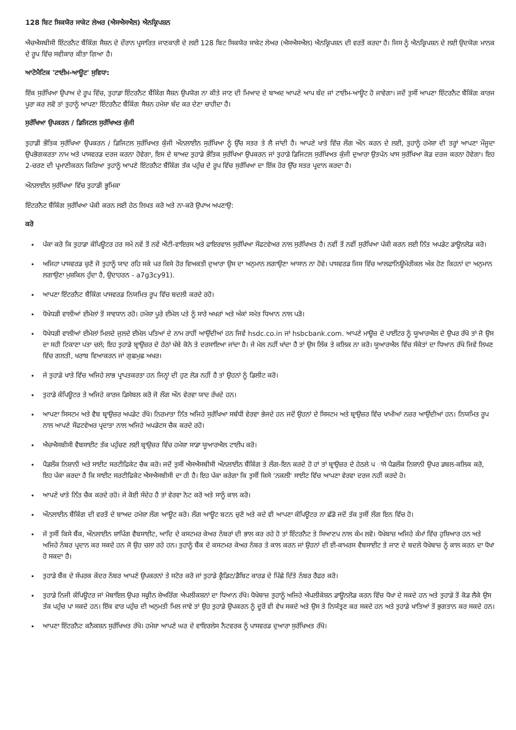128 ਬਿਟ ਸਿਕਯੋਰ ਸਾਕੇਟ ਲੇਅਰ (ਐਸਐਸਐਲ) ਐਨਕ੍ਰਿਪਸ਼ਨ
ਐਚਐਸਬੀਸੀ ਇੰਟਰਨੈਟ ਬੈਂਕਿੰਗ ਸੈਸ਼ਨ ਦੇ ਦੌਰਾਨ ਪ੍ਰਸਾਰਿਤ ਜਾਣਕਾਰੀ ਦੇ ਲਈ 128 ਬਿਟ ਸਿਕਯੋਰ ਸਾਕੇਟ ਲੇਅਰ (ਐਸਐਸਐਲ) ਐਨਕ੍ਰਿਪਸ਼ਨ ਦੀ ਵਰਤੋਂ ਕਰਦਾ ਹੈ। ਜਿਸ ਨੂੰ ਐਨਕ੍ਰਿਪਸ਼ਨ ਦੇ ਲਈ ਉਦਯੋਗ ਮਾਨਕ ਦੇ ਰੂਪ ਵਿੱਚ ਸਵੀਕਾਰ ਕੀਤਾ ਗਿਆ ਹੈ।
ਆਟੋਮੈਟਿਕ 'ਟਾਈਮ-ਆਊਟ' ਸੁਵਿਧਾ:
ਇੱਕ ਸੁਰੱਖਿਆ ਉਪਾਅ ਦੇ ਰੂਪ ਵਿੱਚ, ਤੁਹਾਡਾ ਇੰਟਰਨੈਟ ਬੈਂਕਿੰਗ ਸੈਸ਼ਨ ਉਪਯੋਗ ਨਾ ਕੀਤੇ ਜਾਣ ਦੀ ਮਿਆਦ ਦੇ ਬਾਅਦ ਆਪਣੇ ਆਪ ਬੰਦ ਜਾਂ ਟਾਈਮ-ਆਊਟ ਹੋ ਜਾਵੇਗਾ। ਜਦੋਂ ਤੁਸੀਂ ਆਪਣਾ ਇੰਟਰਨੈਟ ਬੈਂਕਿੰਗ ਕਾਰਜ ਪੂਰਾ ਕਰ ਲਵੋ ਤਾਂ ਤੁਹਾਨੂੰ ਆਪਣਾ ਇੰਟਰਨੈਟ ਬੈਂਕਿੰਗ ਸੈਸ਼ਨ ਹਮੇਸ਼ਾ ਬੰਦ ਕਰ ਦੇਣਾ ਚਾਹੀਦਾ ਹੈ।
ਸੁਰੱਖਿਆ ਉਪਕਰਨ / ਡਿਜਿਟਲ ਸੁਰੱਖਿਅਤ ਕੁੰਜੀ
ਤੁਹਾਡੀ ਭੌਤਿਕ ਸੁਰੱਖਿਆ ਉਪਕਰਨ / ਡਿਜਿਟਲ ਸੁਰੱਖਿਅਤ ਕੁੰਜੀ ਔਨਲਾਈਨ ਸੁਰੱਖਿਆ ਨੂੰ ਉੱਚ ਸਤਰ ਤੇ ਲੈ ਜਾਂਦੀ ਹੈ। ਆਪਣੇ ਖਾਤੇ ਵਿੱਚ ਲੌਗ ਔਨ ਕਰਨ ਦੇ ਲਈ, ਤੁਹਾਨੂੰ ਹਮੇਸ਼ਾ ਦੀ ਤਰ੍ਹਾਂ ਆਪਣਾ ਮੌਜੂਦਾ ਉਪਭੋਗਕਰਤਾ ਨਾਮ ਅਤੇ ਪਾਸਵਰਡ ਦਰਜ ਕਰਨਾ ਹੋਵੇਗਾ, ਇਸ ਦੇ ਬਾਅਦ ਤੁਹਾਡੇ ਭੌਤਿਕ ਸੁਰੱਖਿਆ ਉਪਕਰਨ ਜਾਂ ਤੁਹਾਡੇ ਡਿਜਿਟਲ ਸੁਰੱਖਿਅਤ ਕੁੰਜੀ ਦੁਆਰਾ ਉਤਪੰਨ ਖਾਸ ਸੁਰੱਖਿਆ ਕੋਡ ਦਰਜ ਕਰਨਾ ਹੋਵੇਗਾ। ਇਹ 2-ਚਰਣ ਦੀ ਪ੍ਰਮਾਣੀਕਰਨ ਕਿਰਿਆ ਤੁਹਾਨੂੰ ਆਪਣੇ ਇੰਟਰਨੈਟ ਬੈਂਕਿੰਗ ਤੱਕ ਪਹੁੰਚ ਦੇ ਰੂਪ ਵਿੱਚ ਸੁਰੱਖਿਆ ਦਾ ਇੱਕ ਹੋਰ ਉੱਚ ਸਤਰ ਪ੍ਰਦਾਨ ਕਰਦਾ ਹੈ।
ਔਨਲਾਈਨ ਸੁਰੱਖਿਆ ਵਿੱਚ ਤੁਹਾਡੀ ਭੂਮਿਕਾ
ਇੰਟਰਨੈਟ ਬੈਂਕਿੰਗ ਸੁਰੱਖਿਆ ਪੱਕੀ ਕਰਨ ਲਈ ਹੇਠ ਲਿਖਤ ਕਰੋ ਅਤੇ ਨਾ-ਕਰੋ ਉਪਾਅ ਅਪਣਾਉ:
ਕਰੋ
ਪੱਕਾ ਕਰੋ ਕਿ ਤੁਹਾਡਾ ਕੰਪਿਊਟਰ ਹਰ ਸਮੇਂ ਨਵੇਂ ਤੋਂ ਨਵੇਂ ਐਂਟੀ-ਵਾਇਰਸ ਅਤੇ ਫਾਇਰਵਾਲ ਸੁਰੱਖਿਆ ਸੌਫਟਵੇਅਰ ਨਾਲ ਸੁਰੱਖਿਅਤ ਹੈ। ਨਵੀਂ ਤੋਂ ਨਵੀਂ ਸੁਰੱਖਿਆ ਪੱਕੀ ਕਰਨ ਲਈ ਨਿੱਤ ਅਪਡੇਟ ਡਾਊਨਲੋਡ ਕਰੋ।
ਅਜਿਹਾ ਪਾਸਵਰਡ ਚੁਣੋ ਜੋ ਤੁਹਾਨੂੰ ਯਾਦ ਰਹਿ ਸਕੇ ਪਰ ਕਿਸੇ ਹੋਰ ਵਿਅਕਤੀ ਦੁਆਰਾ ਉਸ ਦਾ ਅਨੁਮਾਨ ਲਗਾਉਣਾ ਆਸਾਨ ਨਾ ਹੋਵੇ। ਪਾਸਵਰਡ ਜਿਸ ਵਿੱਚ ਆਲਫਾਨਿਊਮੇਰੀਕਲ ਅੰਕ ਹੋਣ ਕਿਹਨਾਂ ਦਾ ਅਨੁਮਾਨ ਲਗਾਉਣਾ ਮੁਸ਼ਕਿਲ ਹੁੰਦਾ ਹੈ, ਉਦਾਹਰਨ - a7g3cy91).
ਆਪਣਾ ਇੰਟਰਨੈਟ ਬੈਂਕਿੰਗ ਪਾਸਵਰਡ ਨਿਯਮਿਤ ਰੂਪ ਵਿੱਚ ਬਦਲੀ ਕਰਦੇ ਰਹੋ।
ਧੋਖੇਧੜੀ ਵਾਲੀਆਂ ਈਮੇਲਾਂ ਤੋਂ ਸਾਵਧਾਨ ਰਹੋ। ਹਮੇਸ਼ਾ ਪੂਰੇ ਈਮੇਲ ਪਤੇ ਨੂੰ ਸਾਰੇ ਅਖਰਾਂ ਅਤੇ ਅੰਕਾਂ ਸਮੇਤ ਧਿਆਨ ਨਾਲ ਪੜੋ।
ਧੋਖੇਧੜੀ ਵਾਲੀਆਂ ਈਮੇਲਾਂ ਮਿਲਦੇ ਜੁਲਦੇ ਈਮੇਲ ਪਤਿਆਂ ਦੇ ਨਾਮ ਰਾਹੀਂ ਆਉਂਦੀਆਂ ਹਨ ਜਿਵੇਂ hsdc.co.in ਜਾਂ hsbcbank.com. ਆਪਣੇ ਮਾਊਜ਼ ਦੇ ਪਾਈਂਟਰ ਨੂੰ ਯੂਆਰਐਲ ਦੇ ਉਪਰ ਰੱਖੋ ਤਾਂ ਜੋ ਉਸ ਦਾ ਸਹੀ ਟਿਕਾਣਾ ਪਤਾ ਚਲੇ; ਇਹ ਤੁਹਾਡੇ ਬ੍ਰਾਉਜ਼ਰ ਦੇ ਹੇਠਾਂ ਖੱਬੇ ਕੋਨੇ ਤੇ ਦਰਸਾਇਆ ਜਾਂਦਾ ਹੈ। ਜੇ ਮੇਲ ਨਹੀਂ ਖਾਂਦਾ ਹੈ ਤਾਂ ਉਸ ਲਿੰਕ ਤੇ ਕਲਿਕ ਨਾ ਕਰੋ। ਯੂਆਰਐਲ ਵਿੱਚ ਸੰਕੇਤਾਂ ਦਾ ਧਿਆਨ ਰੱਖੋ ਜਿਵੇਂ ਲਿਖਣ ਵਿੱਚ ਗਲਤੀ, ਖਰਾਬ ਵਿਆਕਰਨ ਜਾਂ ਗੁਛਮੁਛ ਅਖਰ।
ਜੇ ਤੁਹਾਡੇ ਖਾਤੇ ਵਿੱਚ ਅਜਿਹੇ ਲਾਭ ਪ੍ਰਾਪਤਕਰਤਾ ਹਨ ਜਿਨ੍ਹਾਂ ਦੀ ਹੁਣ ਲੋੜ ਨਹੀਂ ਹੈ ਤਾਂ ਉਹਨਾਂ ਨੂੰ ਡਿਲੀਟ ਕਰੋ।
ਤੁਹਾਡੇ ਕੰਪਿਊਟਰ ਤੇ ਅਜਿਹੇ ਕਾਰਜ ਡਿਸੇਬਲ ਕਰੋ ਜੋ ਲੌਗ ਔਨ ਵੇਰਵਾ ਯਾਦ ਰੱਖਦੇ ਹਨ।
ਆਪਣਾ ਸਿਸਟਮ ਅਤੇ ਵੈਬ ਬ੍ਰਾਉਜ਼ਰ ਅਪਡੇਟ ਰੱਖੋ। ਨਿਰਮਾਤਾ ਨਿੱਤ ਅਜਿਹੇ ਸੁਰੱਖਿਆ ਸਬੰਧੀ ਵੇਰਵਾ ਭੇਜਦੇ ਹਨ ਜਦੋਂ ਉਹਨਾਂ ਦੇ ਸਿਸਟਮ ਅਤੇ ਬ੍ਰਾਉਜ਼ਰ ਵਿੱਚ ਖਾਮੀਆਂ ਨਜ਼ਰ ਆਉਂਦੀਆਂ ਹਨ। ਨਿਯਮਿਤ ਰੂਪ ਨਾਲ ਆਪਣੇ ਸੌਫਟਵੇਅਰ ਪ੍ਰਦਾਤਾ ਨਾਲ ਅਜਿਹੇ ਅਪਡੇਟਸ ਚੈਕ ਕਰਦੇ ਰਹੋ।
ਐਚਐਸਬੀਸੀ ਵੈਬਸਾਈਟ ਤੱਕ ਪਹੁੰਚਣ ਲਈ ਬ੍ਰਾਉਜ਼ਰ ਵਿੱਚ ਹਮੇਸ਼ਾ ਸਾਡਾ ਯੂਆਰਐਲ ਟਾਈਪ ਕਰੋ।
ਪੈਡਲੌਕ ਨਿਸ਼ਾਨੀ ਅਤੇ ਸਾਈਟ ਸਰਟੀਫਿਕੇਟ ਚੈਕ ਕਰੋ। ਜਦੋਂ ਤੁਸੀਂ ਐਸਐਸਬੀਸੀ ਔਨਲਾਈਨ ਬੈਂਕਿੰਗ ਤੇ ਲੌਗ-ਇਨ ਕਰਦੇ ਹੋ ਹਾਂ ਤਾਂ ਬ੍ਰਾਉਜ਼ਰ ਦੇ ਹੇਠਲੇ ਪ ਾਸੇ ਪੈਡਲੌਕ ਨਿਸ਼ਾਨੀ ਉਪਰ ਡਬਲ-ਕਲਿਕ ਕਰੋ, ਇਹ ਪੱਕਾ ਕਰਦਾ ਹੈ ਕਿ ਸਾਈਟ ਸਰਟੀਫਿਕੇਟ ਐਸਐਸਬੀਸੀ ਦਾ ਹੀ ਹੈ। ਇਹ ਪੱਕਾ ਕਰੇਗਾ ਕਿ ਤੁਸੀਂ ਕਿਸੇ 'ਨਕਲੀ' ਸਾਈਟ ਵਿੱਚ ਆਪਣਾ ਵੇਰਵਾ ਦਰਜ ਨਹੀਂ ਕਰਦੇ ਹੋ।
ਆਪਣੇ ਖਾਤੇ ਨਿੱਤ ਚੈਕ ਕਰਦੇ ਰਹੋ। ਜੇ ਕੋਈ ਸੰਦੇਹ ਹੈ ਤਾਂ ਵੇਰਵਾ ਨੋਟ ਕਰੋ ਅਤੇ ਸਾਨੂੰ ਕਾਲ ਕਰੋ।
ਔਨਲਾਈਨ ਬੈਂਕਿੰਗ ਦੀ ਵਰਤੋਂ ਦੇ ਬਾਅਦ ਹਮੇਸ਼ਾ ਲੌਗ ਆਊਟ ਕਰੋ। ਲੌਗ ਆਊਟ ਬਟਨ ਚੁਣੋ ਅਤੇ ਕਦੇ ਵੀ ਆਪਣਾ ਕੰਪਿਊਟਰ ਨਾ ਛੱਡੋ ਜਦੋਂ ਤੱਕ ਤੁਸੀਂ ਲੌਗ ਇਨ ਵਿੱਚ ਹੋ।
ਜੇ ਤੁਸੀਂ ਕਿਸੇ ਬੈਂਕ, ਔਨਲਾਈਨ ਸ਼ਾਪਿੰਗ ਵੈਬਸਾਈਟ, ਆਦਿ ਦੇ ਕਸਟਮਰ ਕੇਅਰ ਨੰਬਰਾਂ ਦੀ ਭਾਲ ਕਰ ਰਹੇ ਹੋ ਤਾਂ ਇੰਟਰਨੈਟ ਤੇ ਸਿਆਣਪ ਨਾਲ ਕੰਮ ਲਵੋ। ਧੋਖੇਬਾਜ਼ ਅਜਿਹੇ ਕੰਮਾਂ ਵਿੱਚ ਹੁਸ਼ਿਆਰ ਹਨ ਅਤੇ ਅਜਿਹੇ ਨੰਬਰ ਪ੍ਰਦਾਨ ਕਰ ਸਕਦੇ ਹਨ ਜੋ ਉਹ ਚਲਾ ਰਹੇ ਹਨ। ਤੁਹਾਨੂੰ ਬੈਂਕ ਦੇ ਕਸਟਮਰ ਕੇਅਰ ਨੰਬਰ ਤੇ ਕਾਲ ਕਰਨ ਜਾਂ ਉਹਨਾਂ ਦੀ ਈ-ਕਾਮਰਸ ਵੈਬਸਾਈਟ ਤੇ ਜਾਣ ਦੇ ਬਦਲੇ ਧੋਖੇਬਾਜ਼ ਨੂੰ ਕਾਲ ਕਰਨ ਦਾ ਧੋਖਾ ਹੋ ਸਕਦਾ ਹੈ।
ਤੁਹਾਡੇ ਬੈਂਕ ਦੇ ਸੰਪਰਕ ਕੇਂਦਰ ਨੰਬਰ ਆਪਣੇ ਉਪਕਰਨਾਂ ਤੇ ਸਟੋਰ ਕਰੋ ਜਾਂ ਤੁਹਾਡੇ ਕ੍ਰੈਡਿਟ/ਡੈਬਿਟ ਕਾਰਡ ਦੇ ਪਿੱਛੇ ਦਿੱਤੇ ਨੰਬਰ ਰੈਫਰ ਕਰੋ।
ਤੁਹਾਡੇ ਨਿਜੀ ਕੰਪਿਊਟਰ ਜਾਂ ਮੋਬਾਇਲ ਉਪਰ ਸਕ੍ਰੀਨ ਸ਼ੇਅਰਿੰਗ ਐਪਲੀਕਸ਼ਨਾਂ ਦਾ ਧਿਆਨ ਰੱਖੋ। ਧੋਖੇਬਾਜ਼ ਤੁਹਾਨੂੰ ਅਜਿਹੇ ਐਪਲੀਕੇਸ਼ਨ ਡਾਊਨਲੋਡ ਕਰਨ ਵਿੱਚ ਧੋਖਾ ਦੇ ਸਕਦੇ ਹਨ ਅਤੇ ਤੁਹਾਡੇ ਤੋਂ ਕੋਡ ਲੈਕੇ ਉਸ ਤੱਕ ਪਹੁੰਚ ਪਾ ਸਕਦੇ ਹਨ। ਇੱਕ ਵਾਰ ਪਹੁੰਚ ਦੀ ਅਨੁਮਤੀ ਮਿਲ ਜਾਵੇ ਤਾਂ ਉਹ ਤੁਹਾਡੇ ਉਪਕਰਨ ਨੂੰ ਦੂਰੋਂ ਵੀ ਵੇਖ ਸਕਦੇ ਅਤੇ ਉਸ ਤੇ ਨਿਯੰਤ੍ਰਣ ਕਰ ਸਕਦੇ ਹਨ ਅਤੇ ਤੁਹਾਡੇ ਖਾਤਿਆਂ ਤੋਂ ਭੁਗਤਾਨ ਕਰ ਸਕਦੇ ਹਨ।
ਆਪਣਾ ਇੰਟਰਨੈਟ ਕਨੈਕਸ਼ਨ ਸੁਰੱਖਿਅਤ ਰੱਖੋ। ਹਮੇਸ਼ਾ ਆਪਣੇ ਘਰ ਦੇ ਵਾਇਰਲੇਸ ਨੈਟਵਰਕ ਨੂੰ ਪਾਸਵਰਡ ਦੁਆਰਾ ਸੁਰੱਖਿਅਤ ਰੱਖੋ।